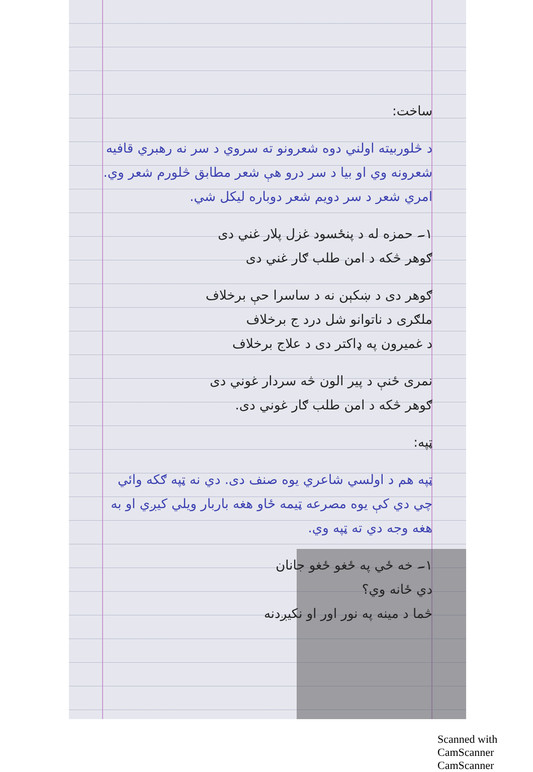ساخت:
د څلوربیته اولني دوه شعرونو ته سروي د سر نه رهبري قافيه شعرونه وي او بيا د سر درو هې شعر مطابق څلورم شعر وي. امري شعر د سر دويم شعر دوباره ليکل شي.
۱۔ حمزه له د پنځسود غزل پلار غني دی
ګوهر څکه د امن طلب ګار غني دی
ګوهر دی د ښکېن نه د ساسرا حې برخلاف
ملګری د ناتوانو شل درد ج برخلاف
د غميرون په ډاکتر دی د علاج برخلاف
نمری ځنې د پير الون څه سردار غوني دی
ګوهر څکه د امن طلب ګار غوني دی.
ټپه:
ټپه هم د اولسي شاعري يوه صنف دی. دي نه ټپه ګکه وائي چي دي کې يوه مصرعه ټيمه ځاو هغه باربار ويلي کيږي او به هغه وجه دي ته ټپه وي.
۱۔ خه ځي په ځغو ځغو جانان
دي ځانه وي؟
څما د مينه په نور اور او نکيږدنه
Scanned with CamScanner CamScanner